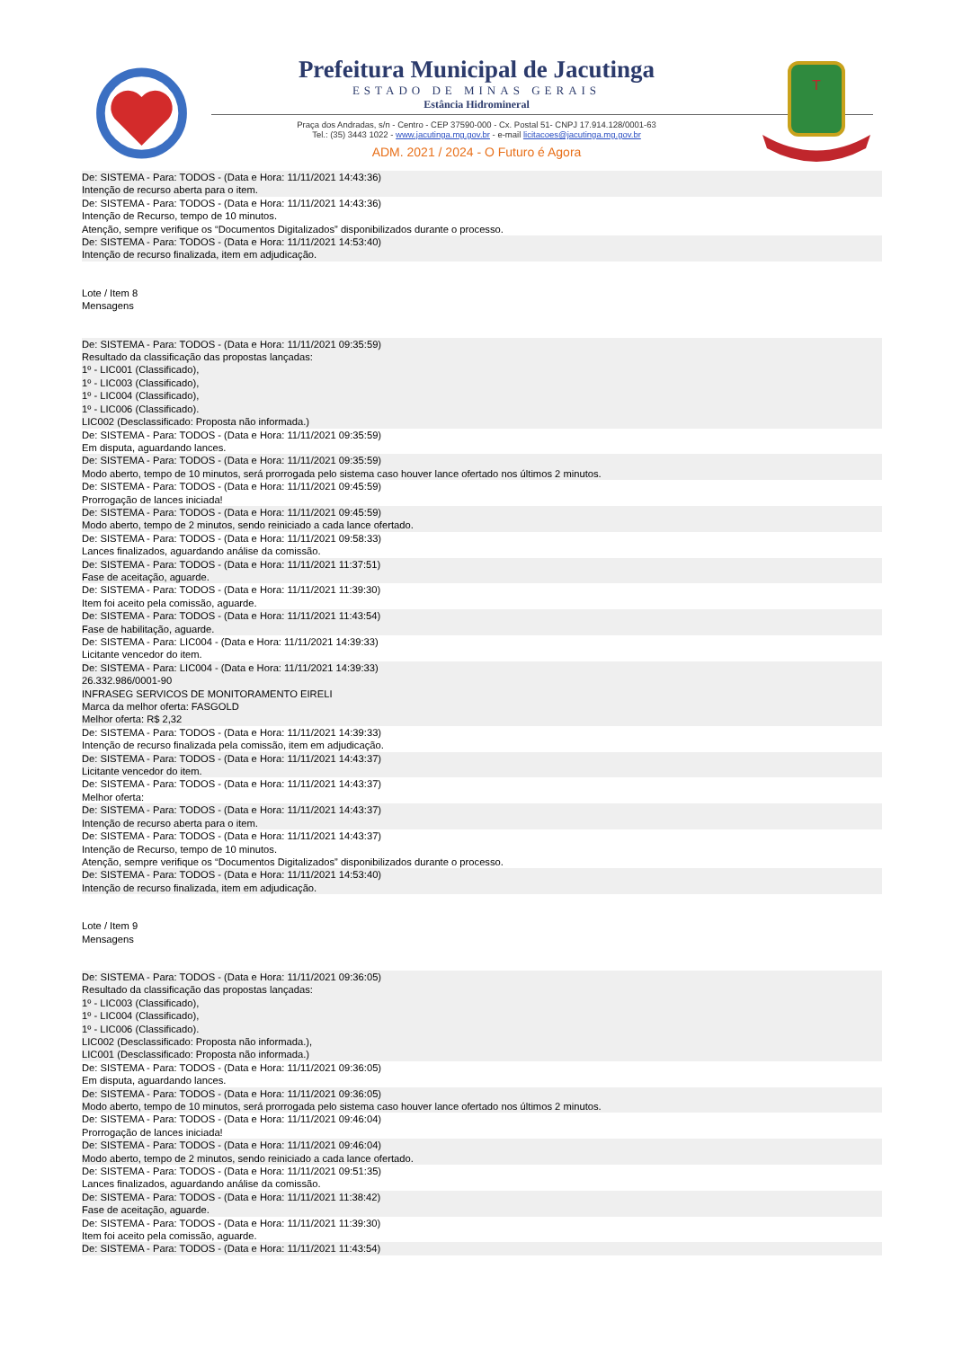Prefeitura Municipal de Jacutinga
ESTADO DE MINAS GERAIS
Estância Hidromineral
Praça dos Andradas, s/n - Centro - CEP 37590-000 - Cx. Postal 51- CNPJ 17.914.128/0001-63
Tel.: (35) 3443 1022 - www.jacutinga.mg.gov.br - e-mail licitacoes@jacutinga.mg.gov.br
ADM. 2021 / 2024 - O Futuro é Agora
T
De: SISTEMA - Para: TODOS - (Data e Hora: 11/11/2021 14:43:36)
Intenção de recurso aberta para o item.
De: SISTEMA - Para: TODOS - (Data e Hora: 11/11/2021 14:43:36)
Intenção de Recurso, tempo de 10 minutos.
Atenção, sempre verifique os “Documentos Digitalizados” disponibilizados durante o processo.
De: SISTEMA - Para: TODOS - (Data e Hora: 11/11/2021 14:53:40)
Intenção de recurso finalizada, item em adjudicação.
Lote / Item 8
Mensagens
De: SISTEMA - Para: TODOS - (Data e Hora: 11/11/2021 09:35:59)
Resultado da classificação das propostas lançadas:
1º - LIC001 (Classificado),
1º - LIC003 (Classificado),
1º - LIC004 (Classificado),
1º - LIC006 (Classificado).
LIC002 (Desclassificado: Proposta não informada.)
De: SISTEMA - Para: TODOS - (Data e Hora: 11/11/2021 09:35:59)
Em disputa, aguardando lances.
De: SISTEMA - Para: TODOS - (Data e Hora: 11/11/2021 09:35:59)
Modo aberto, tempo de 10 minutos, será prorrogada pelo sistema caso houver lance ofertado nos últimos 2 minutos.
De: SISTEMA - Para: TODOS - (Data e Hora: 11/11/2021 09:45:59)
Prorrogação de lances iniciada!
De: SISTEMA - Para: TODOS - (Data e Hora: 11/11/2021 09:45:59)
Modo aberto, tempo de 2 minutos, sendo reiniciado a cada lance ofertado.
De: SISTEMA - Para: TODOS - (Data e Hora: 11/11/2021 09:58:33)
Lances finalizados, aguardando análise da comissão.
De: SISTEMA - Para: TODOS - (Data e Hora: 11/11/2021 11:37:51)
Fase de aceitação, aguarde.
De: SISTEMA - Para: TODOS - (Data e Hora: 11/11/2021 11:39:30)
Item foi aceito pela comissão, aguarde.
De: SISTEMA - Para: TODOS - (Data e Hora: 11/11/2021 11:43:54)
Fase de habilitação, aguarde.
De: SISTEMA - Para: LIC004 - (Data e Hora: 11/11/2021 14:39:33)
Licitante vencedor do item.
De: SISTEMA - Para: LIC004 - (Data e Hora: 11/11/2021 14:39:33)
26.332.986/0001-90
INFRASEG SERVICOS DE MONITORAMENTO EIRELI
Marca da melhor oferta: FASGOLD
Melhor oferta: R$ 2,32
De: SISTEMA - Para: TODOS - (Data e Hora: 11/11/2021 14:39:33)
Intenção de recurso finalizada pela comissão, item em adjudicação.
De: SISTEMA - Para: TODOS - (Data e Hora: 11/11/2021 14:43:37)
Licitante vencedor do item.
De: SISTEMA - Para: TODOS - (Data e Hora: 11/11/2021 14:43:37)
Melhor oferta:
De: SISTEMA - Para: TODOS - (Data e Hora: 11/11/2021 14:43:37)
Intenção de recurso aberta para o item.
De: SISTEMA - Para: TODOS - (Data e Hora: 11/11/2021 14:43:37)
Intenção de Recurso, tempo de 10 minutos.
Atenção, sempre verifique os “Documentos Digitalizados” disponibilizados durante o processo.
De: SISTEMA - Para: TODOS - (Data e Hora: 11/11/2021 14:53:40)
Intenção de recurso finalizada, item em adjudicação.
Lote / Item 9
Mensagens
De: SISTEMA - Para: TODOS - (Data e Hora: 11/11/2021 09:36:05)
Resultado da classificação das propostas lançadas:
1º - LIC003 (Classificado),
1º - LIC004 (Classificado),
1º - LIC006 (Classificado).
LIC002 (Desclassificado: Proposta não informada.),
LIC001 (Desclassificado: Proposta não informada.)
De: SISTEMA - Para: TODOS - (Data e Hora: 11/11/2021 09:36:05)
Em disputa, aguardando lances.
De: SISTEMA - Para: TODOS - (Data e Hora: 11/11/2021 09:36:05)
Modo aberto, tempo de 10 minutos, será prorrogada pelo sistema caso houver lance ofertado nos últimos 2 minutos.
De: SISTEMA - Para: TODOS - (Data e Hora: 11/11/2021 09:46:04)
Prorrogação de lances iniciada!
De: SISTEMA - Para: TODOS - (Data e Hora: 11/11/2021 09:46:04)
Modo aberto, tempo de 2 minutos, sendo reiniciado a cada lance ofertado.
De: SISTEMA - Para: TODOS - (Data e Hora: 11/11/2021 09:51:35)
Lances finalizados, aguardando análise da comissão.
De: SISTEMA - Para: TODOS - (Data e Hora: 11/11/2021 11:38:42)
Fase de aceitação, aguarde.
De: SISTEMA - Para: TODOS - (Data e Hora: 11/11/2021 11:39:30)
Item foi aceito pela comissão, aguarde.
De: SISTEMA - Para: TODOS - (Data e Hora: 11/11/2021 11:43:54)